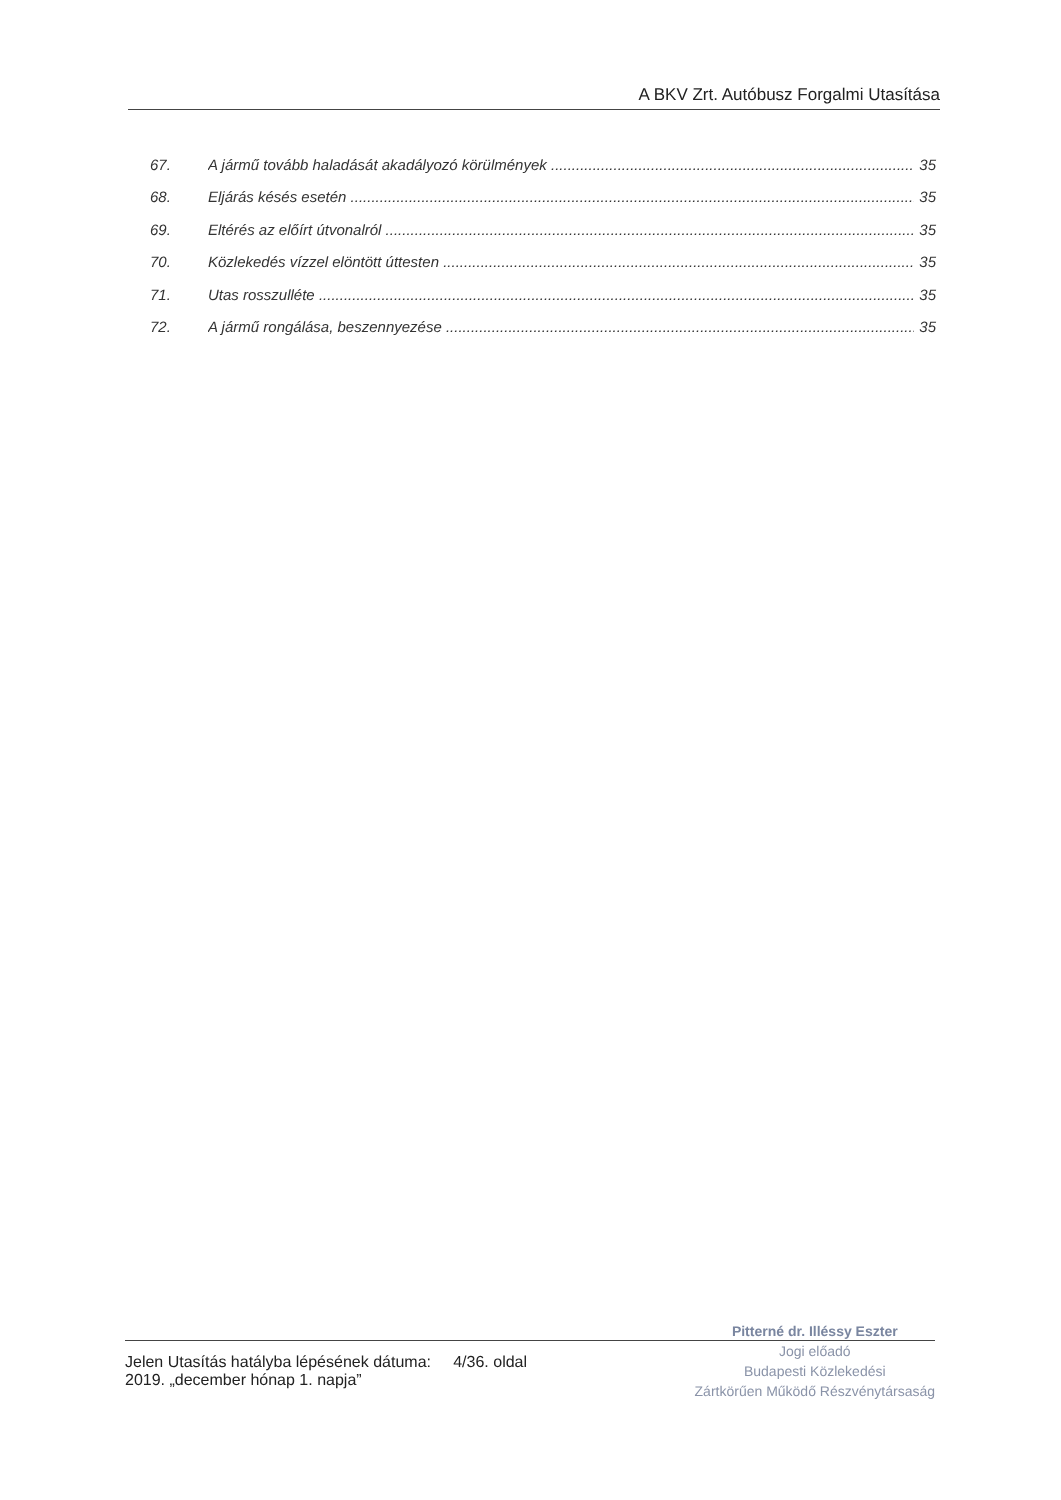A BKV Zrt. Autóbusz Forgalmi Utasítása
67. A jármű tovább haladását akadályozó körülmények 35
68. Eljárás késés esetén 35
69. Eltérés az előírt útvonalról 35
70. Közlekedés vízzel elöntött úttesten 35
71. Utas rosszulléte 35
72. A jármű rongálása, beszennyezése 35
Jelen Utasítás hatályba lépésének dátuma: 4/36. oldal
2019. „december hónap 1. napja”
Pitterné dr. Illéssy Eszter
Jogi előadó
Budapesti Közlekedési
Zártkörűen Működő Részvénytársaság